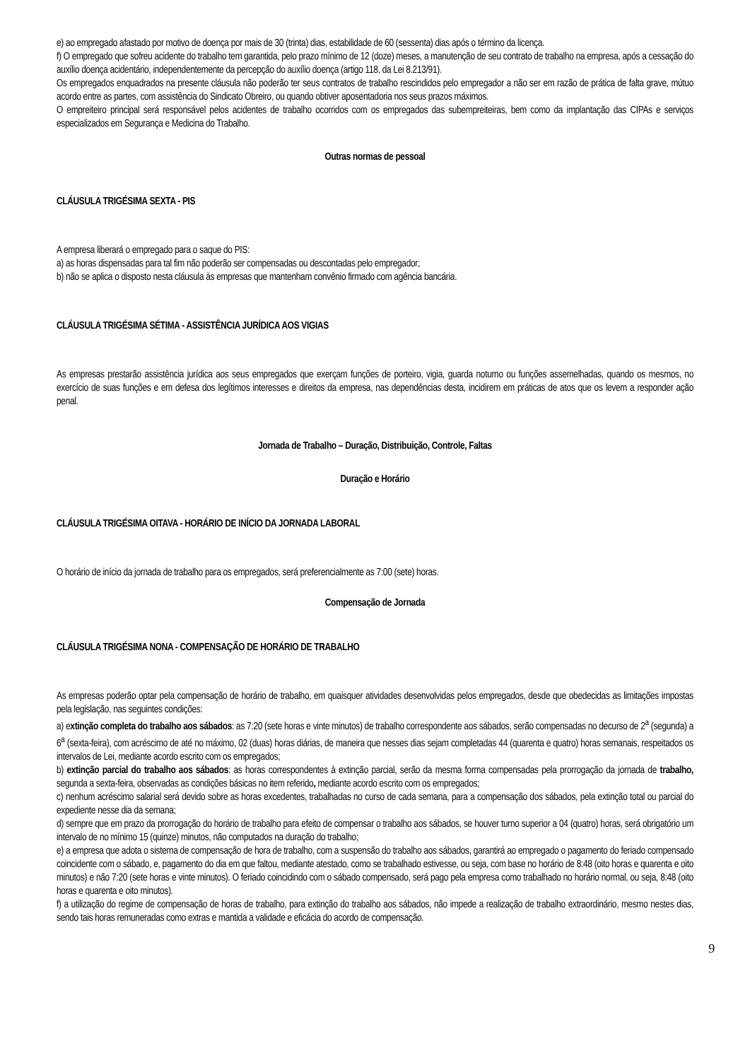e) ao empregado afastado por motivo de doença por mais de 30 (trinta) dias, estabilidade de 60 (sessenta) dias após o término da licença.
f) O empregado que sofreu acidente do trabalho tem garantida, pelo prazo mínimo de 12 (doze) meses, a manutenção de seu contrato de trabalho na empresa, após a cessação do auxílio doença acidentário, independentemente da percepção do auxílio doença (artigo 118, da Lei 8.213/91).
Os empregados enquadrados na presente cláusula não poderão ter seus contratos de trabalho rescindidos pelo empregador a não ser em razão de prática de falta grave, mútuo acordo entre as partes, com assistência do Sindicato Obreiro, ou quando obtiver aposentadoria nos seus prazos máximos.
O empreiteiro principal será responsável pelos acidentes de trabalho ocorridos com os empregados das subempreiteiras, bem como da implantação das CIPAs e serviços especializados em Segurança e Medicina do Trabalho.
Outras normas de pessoal
CLÁUSULA TRIGÉSIMA SEXTA - PIS
A empresa liberará o empregado para o saque do PIS:
a) as horas dispensadas para tal fim não poderão ser compensadas ou descontadas pelo empregador;
b) não se aplica o disposto nesta cláusula às empresas que mantenham convênio firmado com agência bancária.
CLÁUSULA TRIGÉSIMA SÉTIMA - ASSISTÊNCIA JURÍDICA AOS VIGIAS
As empresas prestarão assistência jurídica aos seus empregados que exerçam funções de porteiro, vigia, guarda noturno ou funções assemelhadas, quando os mesmos, no exercício de suas funções e em defesa dos legítimos interesses e direitos da empresa, nas dependências desta, incidirem em práticas de atos que os levem a responder ação penal.
Jornada de Trabalho – Duração, Distribuição, Controle, Faltas
Duração e Horário
CLÁUSULA TRIGÉSIMA OITAVA - HORÁRIO DE INÍCIO DA JORNADA LABORAL
O horário de início da jornada de trabalho para os empregados, será preferencialmente as 7:00 (sete) horas.
Compensação de Jornada
CLÁUSULA TRIGÉSIMA NONA - COMPENSAÇÃO DE HORÁRIO DE TRABALHO
As empresas poderão optar pela compensação de horário de trabalho, em quaisquer atividades desenvolvidas pelos empregados, desde que obedecidas as limitações impostas pela legislação, nas seguintes condições:
a) extinção completa do trabalho aos sábados: as 7:20 (sete horas e vinte minutos) de trabalho correspondente aos sábados, serão compensadas no decurso de 2<sup>a</sup> (segunda) a 6<sup>a</sup> (sexta-feira), com acréscimo de até no máximo, 02 (duas) horas diárias, de maneira que nesses dias sejam completadas 44 (quarenta e quatro) horas semanais, respeitados os intervalos de Lei, mediante acordo escrito com os empregados;
b) extinção parcial do trabalho aos sábados: as horas correspondentes à extinção parcial, serão da mesma forma compensadas pela prorrogação da jornada de trabalho, segunda a sexta-feira, observadas as condições básicas no item referido, mediante acordo escrito com os empregados;
c) nenhum acréscimo salarial será devido sobre as horas excedentes, trabalhadas no curso de cada semana, para a compensação dos sábados, pela extinção total ou parcial do expediente nesse dia da semana;
d) sempre que em prazo da prorrogação do horário de trabalho para efeito de compensar o trabalho aos sábados, se houver turno superior a 04 (quatro) horas, será obrigatório um intervalo de no mínimo 15 (quinze) minutos, não computados na duração do trabalho;
e) a empresa que adota o sistema de compensação de hora de trabalho, com a suspensão do trabalho aos sábados, garantirá ao empregado o pagamento do feriado compensado coincidente com o sábado, e, pagamento do dia em que faltou, mediante atestado, como se trabalhado estivesse, ou seja, com base no horário de 8:48 (oito horas e quarenta e oito minutos) e não 7:20 (sete horas e vinte minutos). O feriado coincidindo com o sábado compensado, será pago pela empresa como trabalhado no horário normal, ou seja, 8:48 (oito horas e quarenta e oito minutos).
f) a utilização do regime de compensação de horas de trabalho, para extinção do trabalho aos sábados, não impede a realização de trabalho extraordinário, mesmo nestes dias, sendo tais horas remuneradas como extras e mantida a validade e eficácia do acordo de compensação.
9